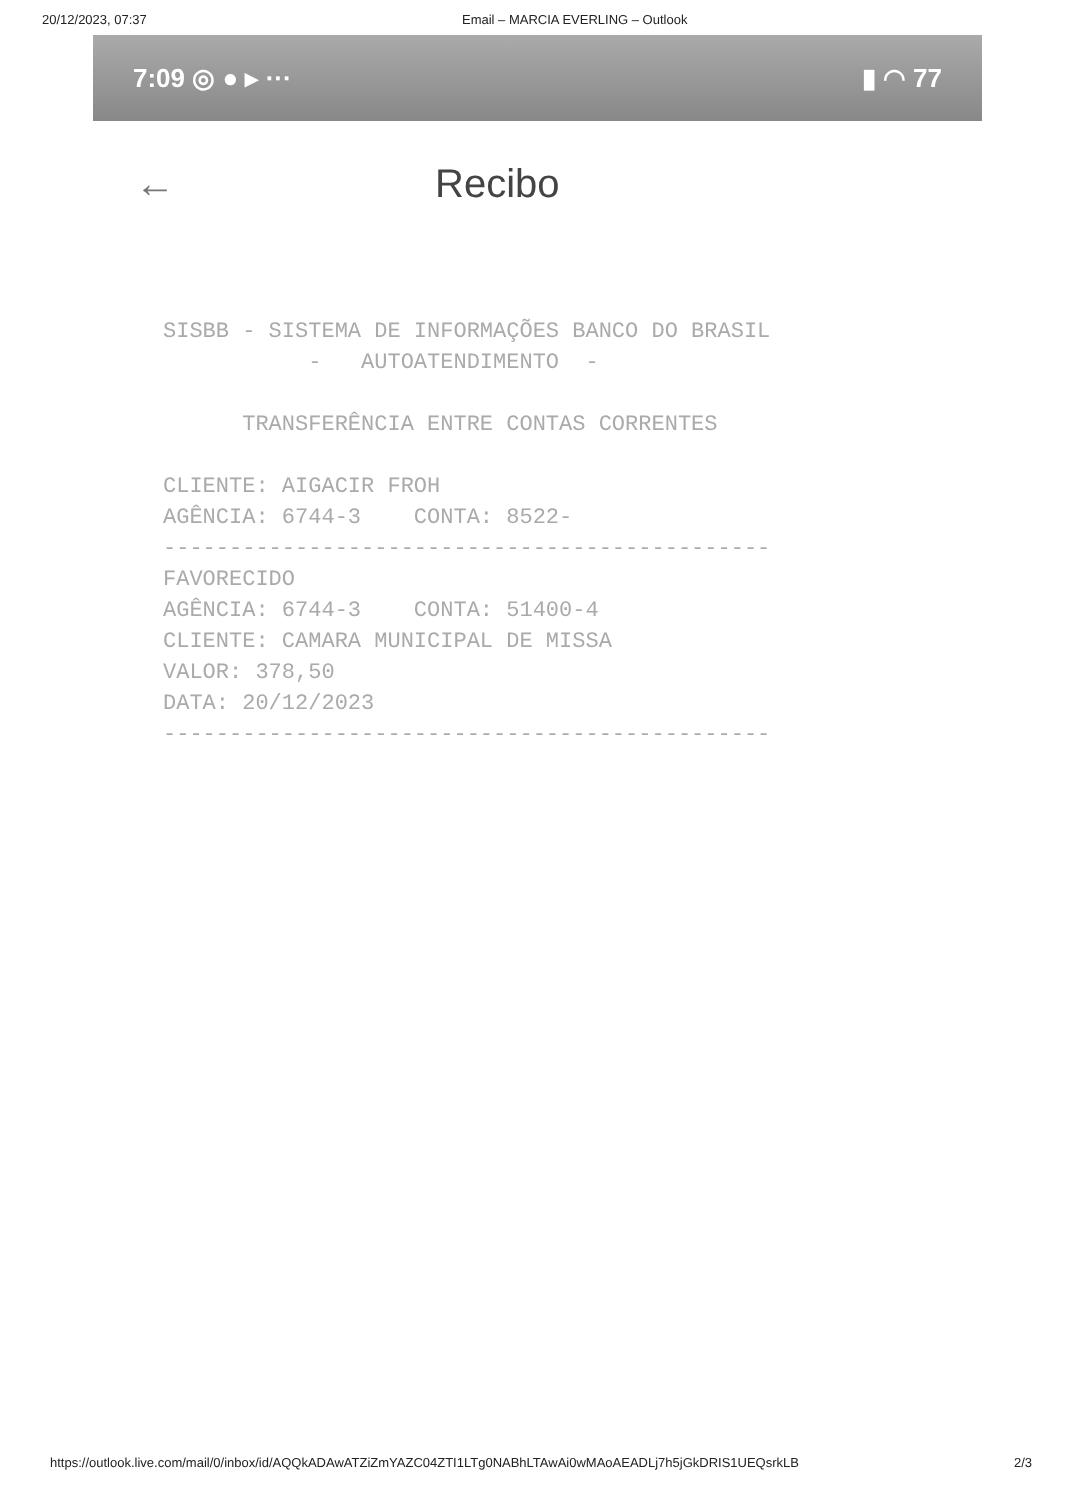20/12/2023, 07:37 Email – MARCIA EVERLING – Outlook
7:09 ◎ ● ▸ ··· ▮ ◠ 77
← Recibo
SISBB - SISTEMA DE INFORMAÇÕES BANCO DO BRASIL - AUTOATENDIMENTO - TRANSFERÊNCIA ENTRE CONTAS CORRENTES CLIENTE: AIGACIR FROH AGÊNCIA: 6744-3 CONTA: 8522- ---------------------------------------------- FAVORECIDO AGÊNCIA: 6744-3 CONTA: 51400-4 CLIENTE: CAMARA MUNICIPAL DE MISSA VALOR: 378,50 DATA: 20/12/2023 ----------------------------------------------
https://outlook.live.com/mail/0/inbox/id/AQQkADAwATZiZmYAZC04ZTI1LTg0NABhLTAwAi0wMAoAEADLj7h5jGkDRIS1UEQsrkLB 2/3